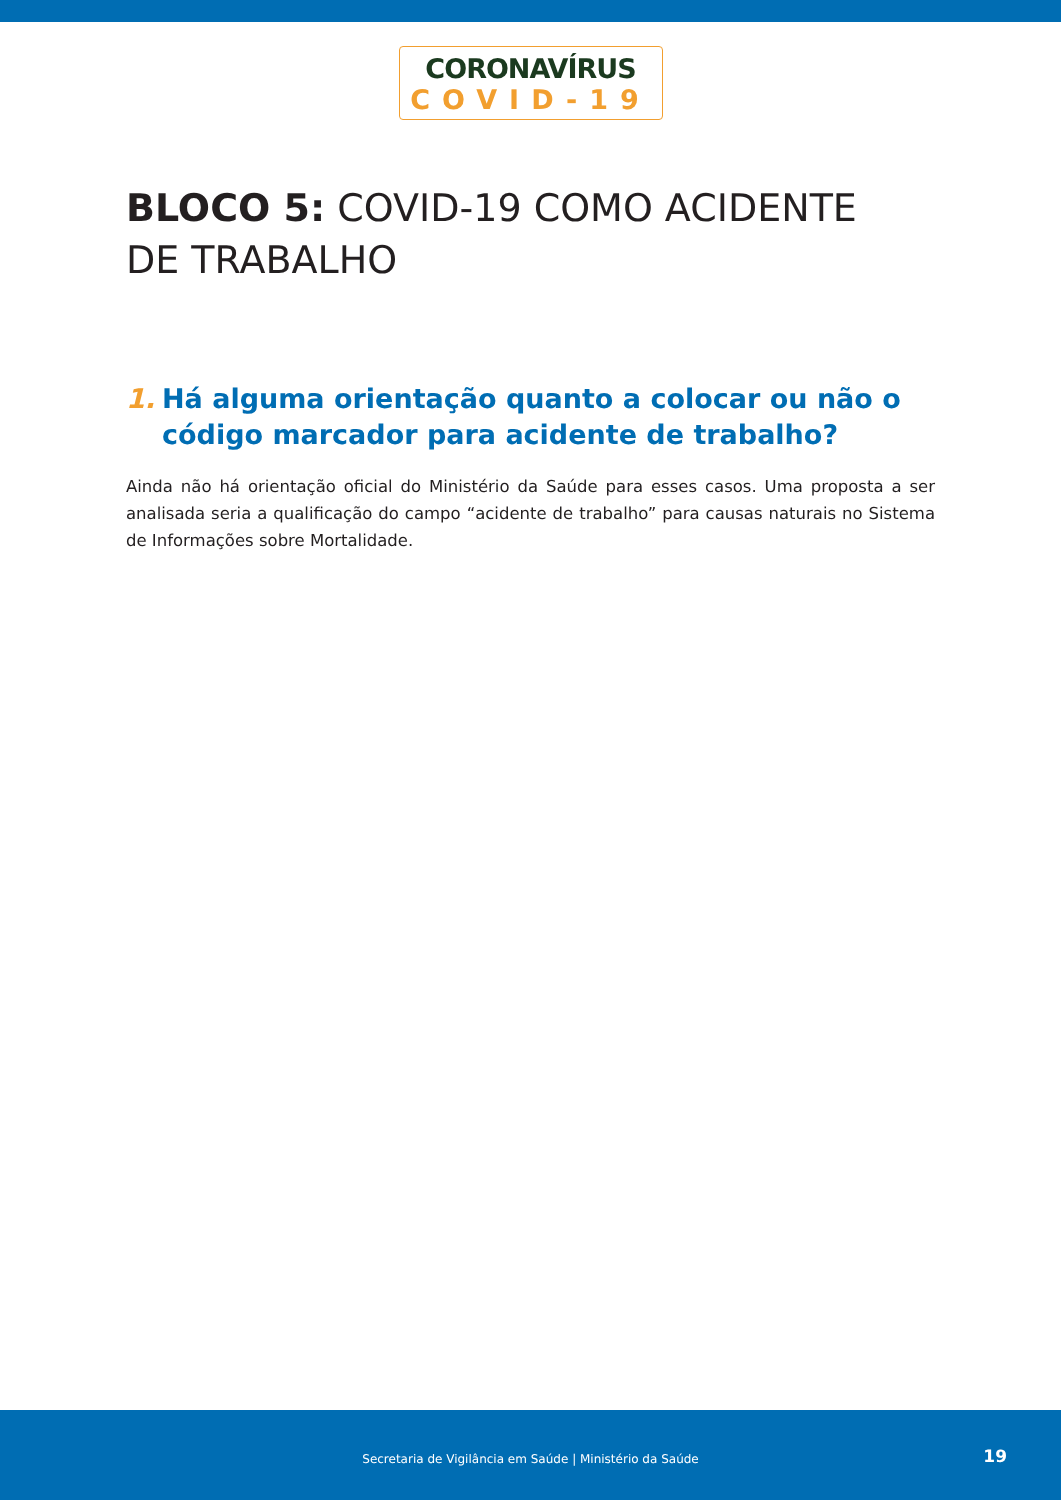CORONAVÍRUS
COVID-19
BLOCO 5: COVID-19 COMO ACIDENTE
DE TRABALHO
1. Há alguma orientação quanto a colocar ou não o código marcador para acidente de trabalho?
Ainda não há orientação oficial do Ministério da Saúde para esses casos. Uma proposta a ser analisada seria a qualificação do campo “acidente de trabalho” para causas naturais no Sistema de Informações sobre Mortalidade.
Secretaria de Vigilância em Saúde | Ministério da Saúde
19